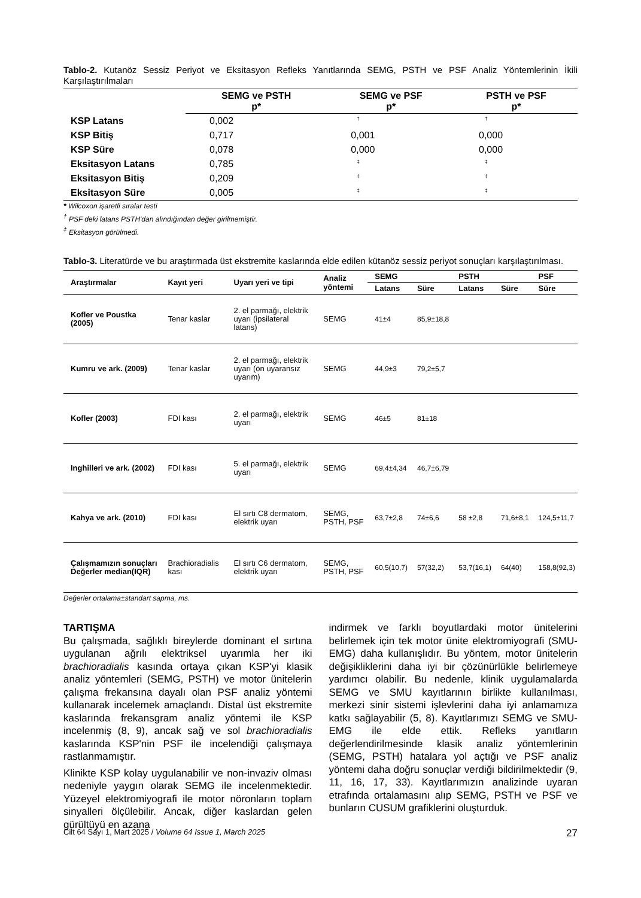Tablo-2. Kutanöz Sessiz Periyot ve Eksitasyon Refleks Yanıtlarında SEMG, PSTH ve PSF Analiz Yöntemlerinin İkili Karşılaştırılmaları
| | SEMG ve PSTH p* | SEMG ve PSF p* | PSTH ve PSF p* |
| --- | --- | --- | --- |
| KSP Latans | 0,002 | <sup>†</sup> | <sup>†</sup> |
| KSP Bitiş | 0,717 | 0,001 | 0,000 |
| KSP Süre | 0,078 | 0,000 | 0,000 |
| Eksitasyon Latans | 0,785 | <sup>‡</sup> | <sup>‡</sup> |
| Eksitasyon Bitiş | 0,209 | <sup>‡</sup> | <sup>‡</sup> |
| Eksitasyon Süre | 0,005 | <sup>‡</sup> | <sup>‡</sup> |
* Wilcoxon işaretli sıralar testi
<sup>†</sup> PSF deki latans PSTH'dan alındığından değer girilmemiştir.
<sup>‡</sup> Eksitasyon görülmedi.
Tablo-3. Literatürde ve bu araştırmada üst ekstremite kaslarında elde edilen kütanöz sessiz periyot sonuçları karşılaştırılması.
| Araştırmalar | Kayıt yeri | Uyarı yeri ve tipi | Analiz yöntemi | SEMG | | PSTH | | PSF |
| --- | --- | --- | --- | --- | --- | --- | --- | --- |
| | | | | Latans | Süre | Latans | Süre | Süre |
| Kofler ve Poustka (2005) | Tenar kaslar | 2. el parmağı, elektrik uyarı (ipsilateral latans) | SEMG | 41±4 | 85,9±18,8 | | | |
| Kumru ve ark. (2009) | Tenar kaslar | 2. el parmağı, elektrik uyarı (ön uyaransız uyarım) | SEMG | 44,9±3 | 79,2±5,7 | | | |
| Kofler (2003) | FDI kası | 2. el parmağı, elektrik uyarı | SEMG | 46±5 | 81±18 | | | |
| Inghilleri ve ark. (2002) | FDI kası | 5. el parmağı, elektrik uyarı | SEMG | 69,4±4,34 | 46,7±6,79 | | | |
| Kahya ve ark. (2010) | FDI kası | El sırtı C8 dermatom, elektrik uyarı | SEMG, PSTH, PSF | 63,7±2,8 | 74±6,6 | 58 ±2,8 | 71,6±8,1 | 124,5±11,7 |
| Çalışmamızın sonuçları Değerler median(IQR) | Brachioradialis kası | El sırtı C6 dermatom, elektrik uyarı | SEMG, PSTH, PSF | 60,5(10,7) | 57(32,2) | 53,7(16,1) | 64(40) | 158,8(92,3) |
Değerler ortalama±standart sapma, ms.
TARTIŞMA
Bu çalışmada, sağlıklı bireylerde dominant el sırtına uygulanan ağrılı elektriksel uyarımla her iki brachioradialis kasında ortaya çıkan KSP'yi klasik analiz yöntemleri (SEMG, PSTH) ve motor ünitelerin çalışma frekansına dayalı olan PSF analiz yöntemi kullanarak incelemek amaçlandı. Distal üst ekstremite kaslarında frekansgram analiz yöntemi ile KSP incelenmiş (8, 9), ancak sağ ve sol brachioradialis kaslarında KSP'nin PSF ile incelendiği çalışmaya rastlanmamıştır.
Klinikte KSP kolay uygulanabilir ve non-invaziv olması nedeniyle yaygın olarak SEMG ile incelenmektedir. Yüzeyel elektromiyografi ile motor nöronların toplam sinyalleri ölçülebilir. Ancak, diğer kaslardan gelen gürültüyü en azana
indirmek ve farklı boyutlardaki motor ünitelerini belirlemek için tek motor ünite elektromiyografi (SMU-EMG) daha kullanışlıdır. Bu yöntem, motor ünitelerin değişikliklerini daha iyi bir çözünürlükle belirlemeye yardımcı olabilir. Bu nedenle, klinik uygulamalarda SEMG ve SMU kayıtlarının birlikte kullanılması, merkezi sinir sistemi işlevlerini daha iyi anlamamıza katkı sağlayabilir (5, 8). Kayıtlarımızı SEMG ve SMU-EMG ile elde ettik. Refleks yanıtların değerlendirilmesinde klasik analiz yöntemlerinin (SEMG, PSTH) hatalara yol açtığı ve PSF analiz yöntemi daha doğru sonuçlar verdiği bildirilmektedir (9, 11, 16, 17, 33). Kayıtlarımızın analizinde uyaran etrafında ortalamasını alıp SEMG, PSTH ve PSF ve bunların CUSUM grafiklerini oluşturduk.
Cilt 64 Sayı 1, Mart 2025 / Volume 64 Issue 1, March 2025 27